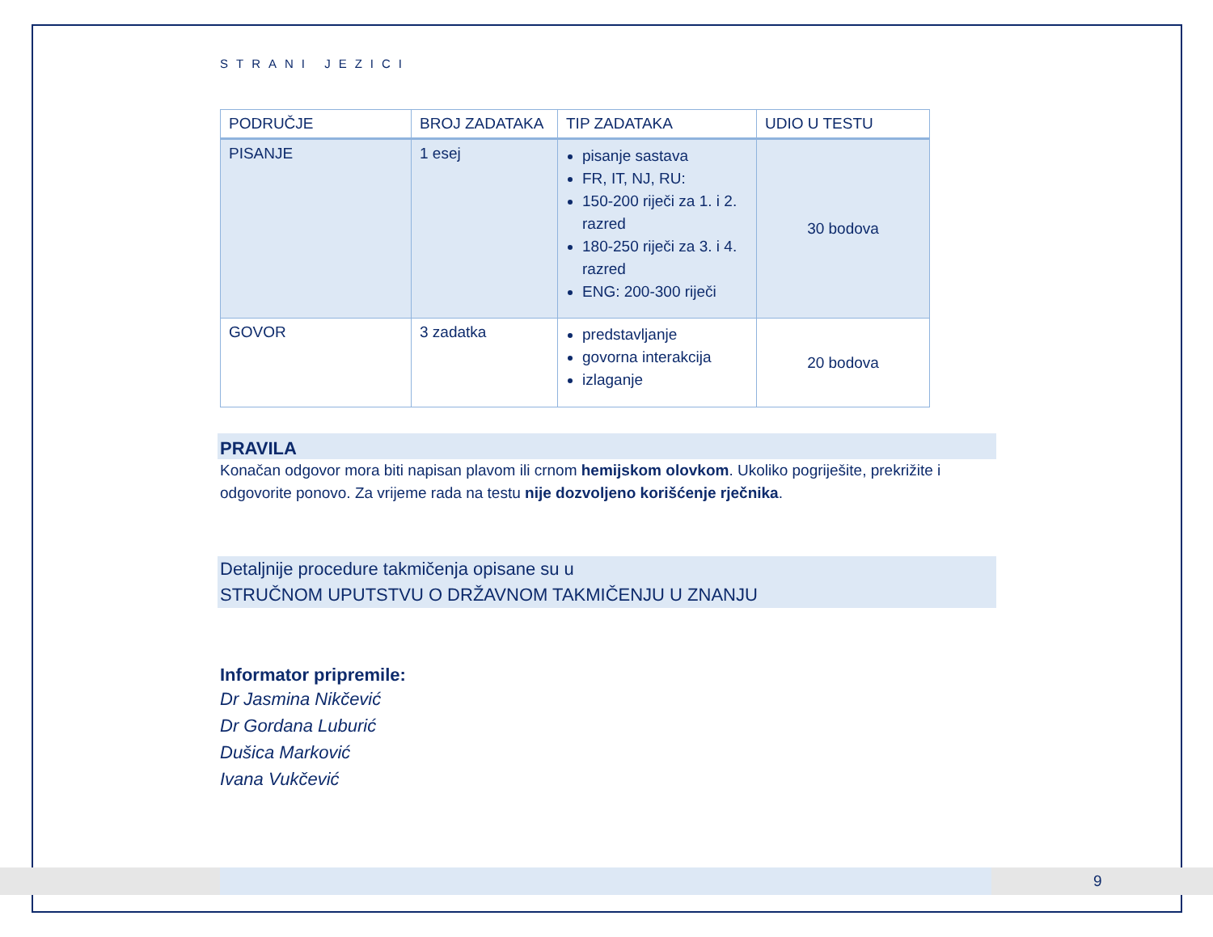9
STRANI JEZICI
| PODRUČJE | BROJ ZADATAKA | TIP ZADATAKA | UDIO U TESTU |
| --- | --- | --- | --- |
| PISANJE | 1 esej | pisanje sastava FR, IT, NJ, RU: 150-200 riječi za 1. i 2. razred 180-250 riječi za 3. i 4. razred ENG: 200-300 riječi | 30 bodova |
| GOVOR | 3 zadatka | predstavljanje govorna interakcija izlaganje | 20 bodova |
PRAVILA
Konačan odgovor mora biti napisan plavom ili crnom hemijskom olovkom. Ukoliko pogriješite, prekrižite i odgovorite ponovo. Za vrijeme rada na testu nije dozvoljeno korišćenje rječnika.
Detaljnije procedure takmičenja opisane su u
STRUČNOM UPUTSTVU O DRŽAVNOM TAKMIČENJU U ZNANJU
Informator pripremile:
Dr Jasmina Nikčević
Dr Gordana Luburić
Dušica Marković
Ivana Vukčević